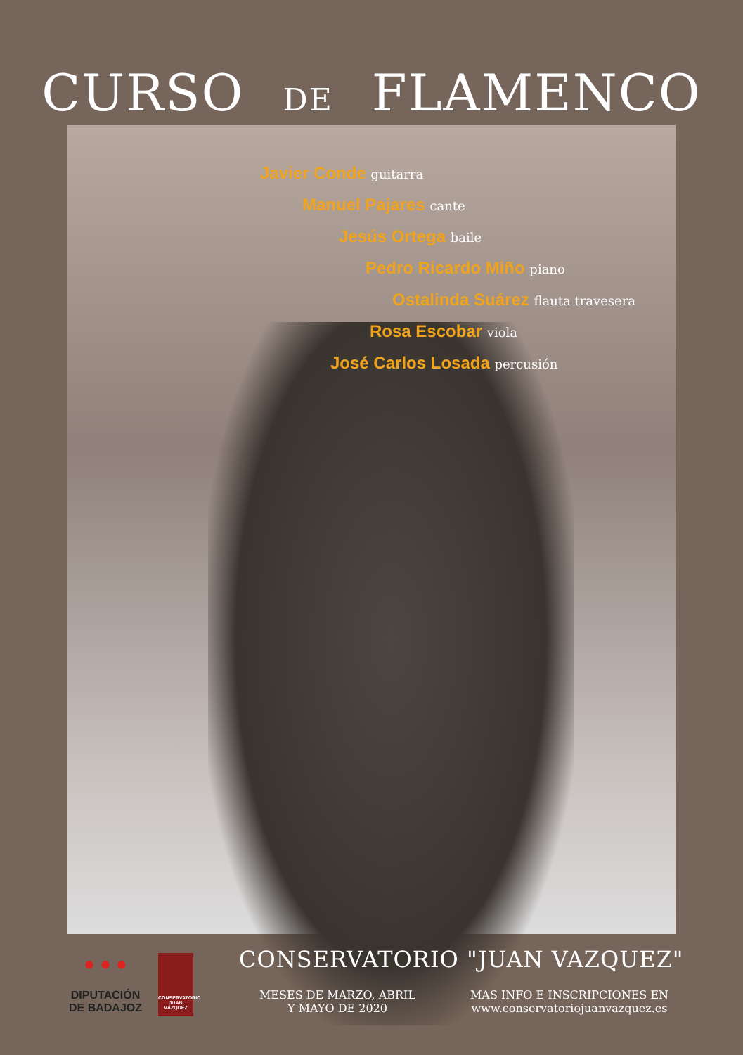CURSO DE FLAMENCO
Javier Conde guitarra
Manuel Pajares cante
Jesús Ortega baile
Pedro Ricardo Miño piano
Ostalinda Suárez flauta travesera
Rosa Escobar viola
José Carlos Losada percusión
● ● ●
DIPUTACIÓN DE BADAJOZ
CONSERVATORIO JUAN VÁZQUEZ
CONSERVATORIO "JUAN VAZQUEZ"
MESES DE MARZO, ABRIL
Y MAYO DE 2020
MAS INFO E INSCRIPCIONES EN
www.conservatoriojuanvazquez.es